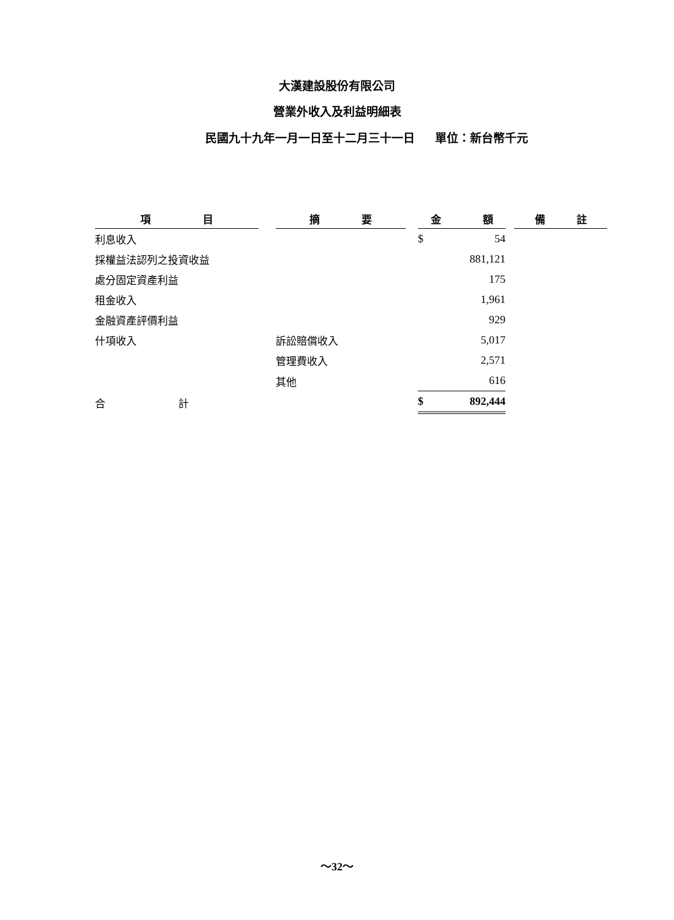大漢建設股份有限公司
營業外收入及利益明細表
民國九十九年一月一日至十二月三十一日 單位：新台幣千元
| 項 目 | | 摘 要 | | 金 額 | | 備 註 |
| 利息收入 | | | | $ 54 | | |
| 採權益法認列之投資收益 | | | | 881,121 | | |
| 處分固定資產利益 | | | | 175 | | |
| 租金收入 | | | | 1,961 | | |
| 金融資產評價利益 | | | | 929 | | |
| 什項收入 | | 訴訟賠償收入 | | 5,017 | | |
| | | 管理費收入 | | 2,571 | | |
| | | 其他 | | 616 | | |
| 合 計 | | | | $ 892,444 | | |
～32～